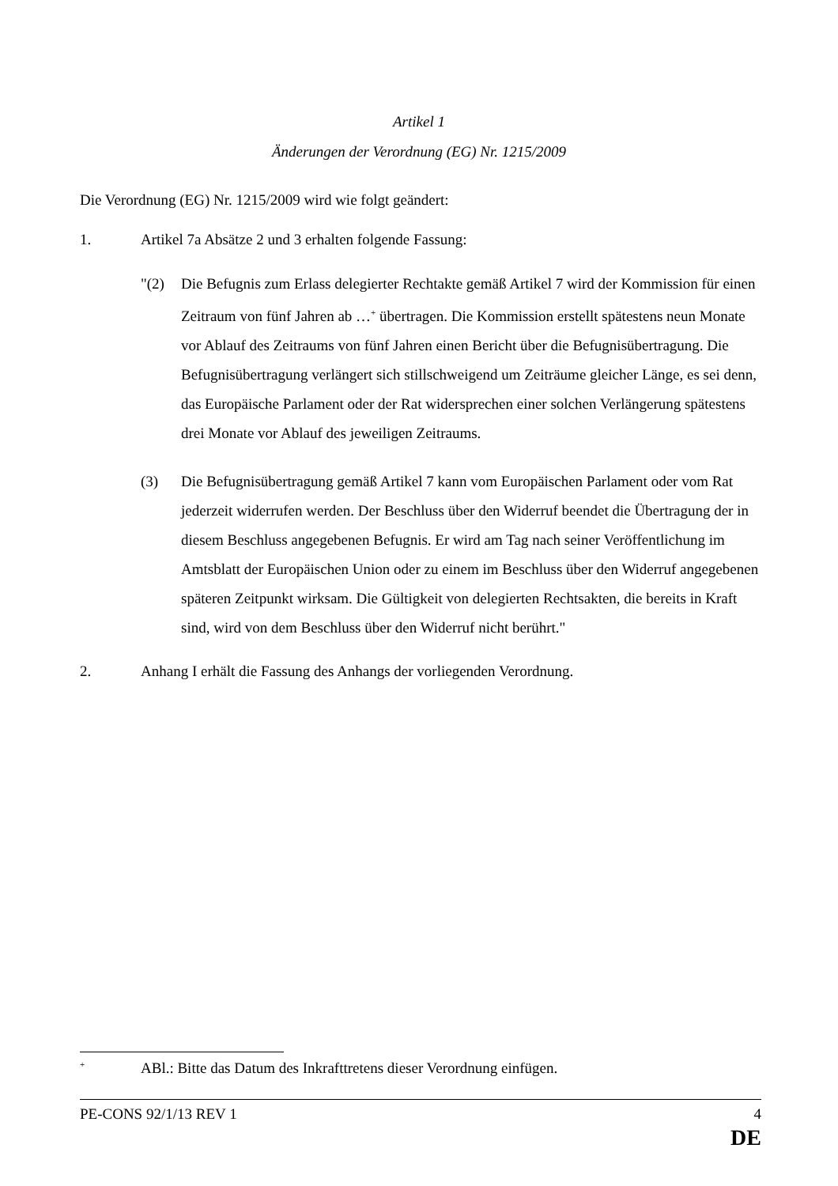Artikel 1
Änderungen der Verordnung (EG) Nr. 1215/2009
Die Verordnung (EG) Nr. 1215/2009 wird wie folgt geändert:
1. Artikel 7a Absätze 2 und 3 erhalten folgende Fassung:
"(2) Die Befugnis zum Erlass delegierter Rechtakte gemäß Artikel 7 wird der Kommission für einen Zeitraum von fünf Jahren ab …<sup>+</sup> übertragen. Die Kommission erstellt spätestens neun Monate vor Ablauf des Zeitraums von fünf Jahren einen Bericht über die Befugnisübertragung. Die Befugnisübertragung verlängert sich stillschweigend um Zeiträume gleicher Länge, es sei denn, das Europäische Parlament oder der Rat widersprechen einer solchen Verlängerung spätestens drei Monate vor Ablauf des jeweiligen Zeitraums.
(3) Die Befugnisübertragung gemäß Artikel 7 kann vom Europäischen Parlament oder vom Rat jederzeit widerrufen werden. Der Beschluss über den Widerruf beendet die Übertragung der in diesem Beschluss angegebenen Befugnis. Er wird am Tag nach seiner Veröffentlichung im Amtsblatt der Europäischen Union oder zu einem im Beschluss über den Widerruf angegebenen späteren Zeitpunkt wirksam. Die Gültigkeit von delegierten Rechtsakten, die bereits in Kraft sind, wird von dem Beschluss über den Widerruf nicht berührt."
2. Anhang I erhält die Fassung des Anhangs der vorliegenden Verordnung.
<sup>+</sup> ABl.: Bitte das Datum des Inkrafttretens dieser Verordnung einfügen.
PE-CONS 92/1/13 REV 1 4
DE